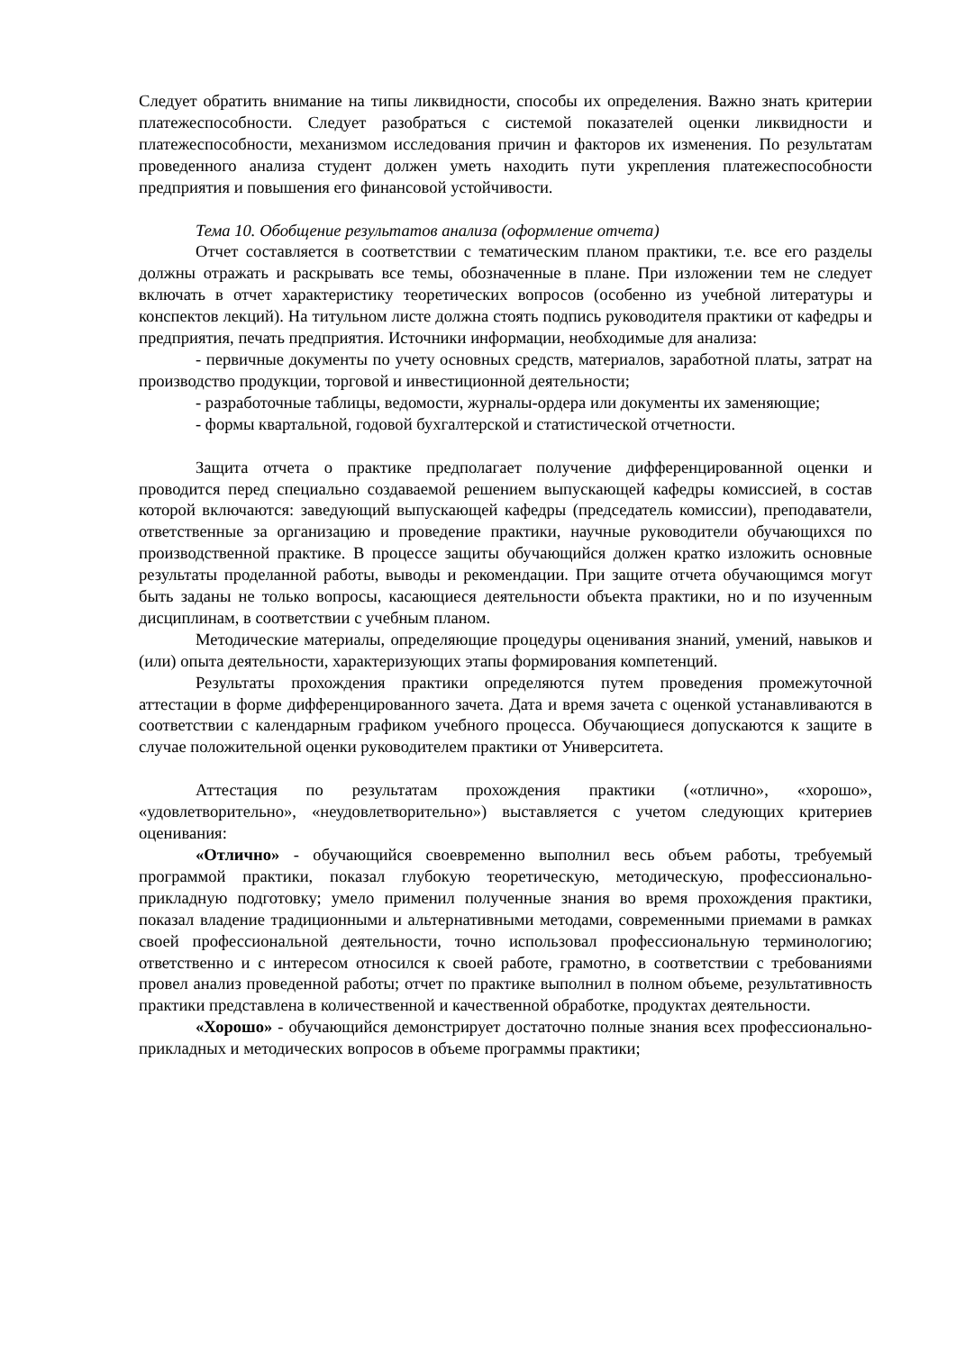Следует обратить внимание на типы ликвидности, способы их определения. Важно знать критерии платежеспособности. Следует разобраться с системой показателей оценки ликвидности и платежеспособности, механизмом исследования причин и факторов их изменения. По результатам проведенного анализа студент должен уметь находить пути укрепления платежеспособности предприятия и повышения его финансовой устойчивости.
Тема 10. Обобщение результатов анализа (оформление отчета)
Отчет составляется в соответствии с тематическим планом практики, т.е. все его разделы должны отражать и раскрывать все темы, обозначенные в плане. При изложении тем не следует включать в отчет характеристику теоретических вопросов (особенно из учебной литературы и конспектов лекций). На титульном листе должна стоять подпись руководителя практики от кафедры и предприятия, печать предприятия. Источники информации, необходимые для анализа:
- первичные документы по учету основных средств, материалов, заработной платы, затрат на производство продукции, торговой и инвестиционной деятельности;
- разработочные таблицы, ведомости, журналы-ордера или документы их заменяющие;
- формы квартальной, годовой бухгалтерской и статистической отчетности.
Защита отчета о практике предполагает получение дифференцированной оценки и проводится перед специально создаваемой решением выпускающей кафедры комиссией, в состав которой включаются: заведующий выпускающей кафедры (председатель комиссии), преподаватели, ответственные за организацию и проведение практики, научные руководители обучающихся по производственной практике. В процессе защиты обучающийся должен кратко изложить основные результаты проделанной работы, выводы и рекомендации. При защите отчета обучающимся могут быть заданы не только вопросы, касающиеся деятельности объекта практики, но и по изученным дисциплинам, в соответствии с учебным планом.
Методические материалы, определяющие процедуры оценивания знаний, умений, навыков и (или) опыта деятельности, характеризующих этапы формирования компетенций.
Результаты прохождения практики определяются путем проведения промежуточной аттестации в форме дифференцированного зачета. Дата и время зачета с оценкой устанавливаются в соответствии с календарным графиком учебного процесса. Обучающиеся допускаются к защите в случае положительной оценки руководителем практики от Университета.
Аттестация по результатам прохождения практики («отлично», «хорошо», «удовлетворительно», «неудовлетворительно») выставляется с учетом следующих критериев оценивания:
«Отлично» - обучающийся своевременно выполнил весь объем работы, требуемый программой практики, показал глубокую теоретическую, методическую, профессионально-прикладную подготовку; умело применил полученные знания во время прохождения практики, показал владение традиционными и альтернативными методами, современными приемами в рамках своей профессиональной деятельности, точно использовал профессиональную терминологию; ответственно и с интересом относился к своей работе, грамотно, в соответствии с требованиями провел анализ проведенной работы; отчет по практике выполнил в полном объеме, результативность практики представлена в количественной и качественной обработке, продуктах деятельности.
«Хорошо» - обучающийся демонстрирует достаточно полные знания всех профессионально-прикладных и методических вопросов в объеме программы практики;